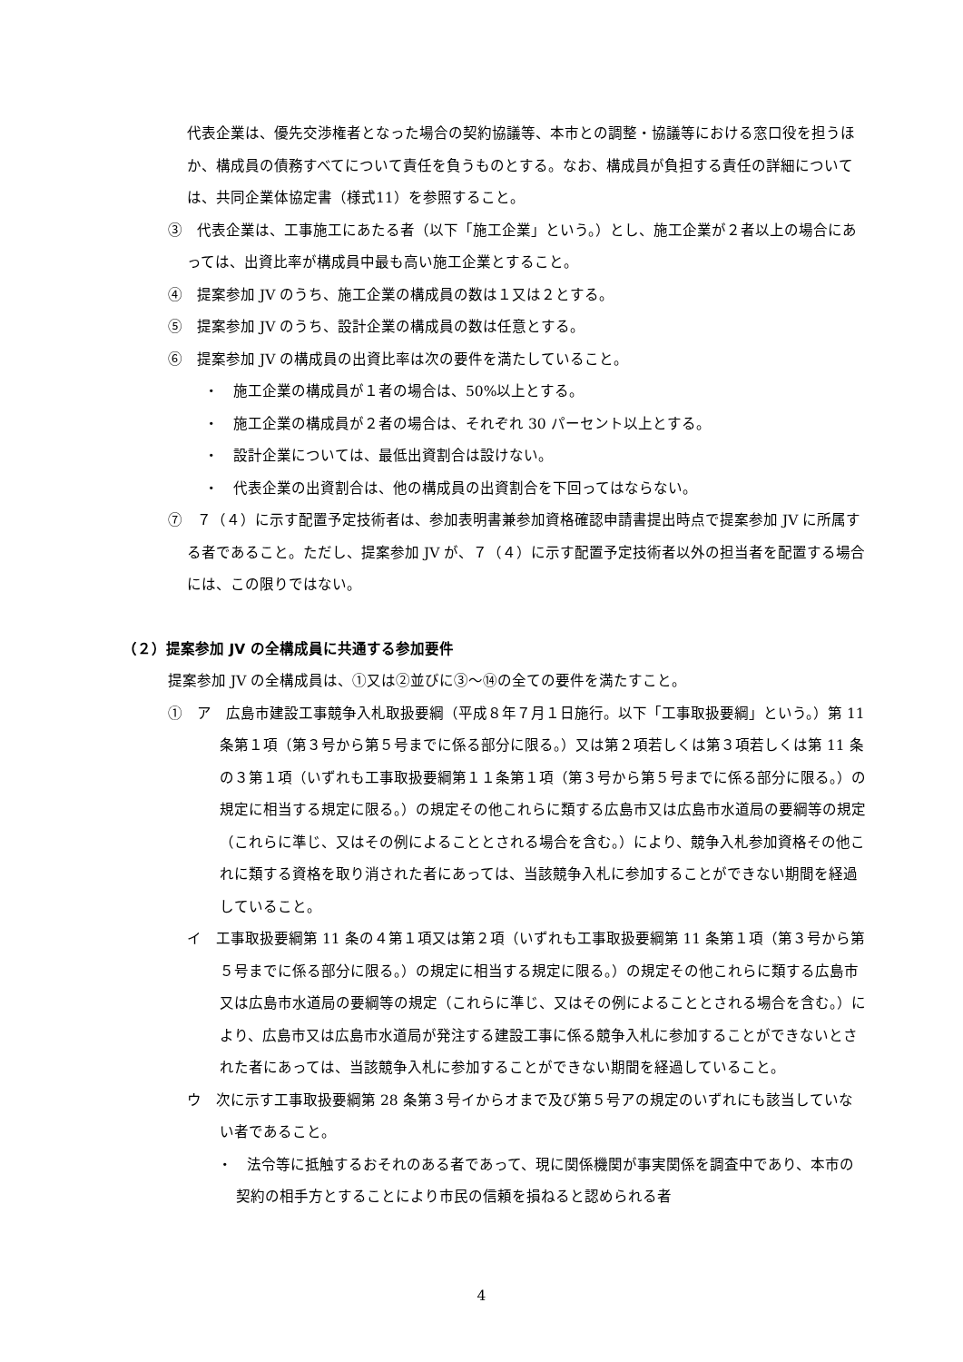代表企業は、優先交渉権者となった場合の契約協議等、本市との調整・協議等における窓口役を担うほか、構成員の債務すべてについて責任を負うものとする。なお、構成員が負担する責任の詳細については、共同企業体協定書（様式11）を参照すること。
③　代表企業は、工事施工にあたる者（以下「施工企業」という。）とし、施工企業が２者以上の場合にあっては、出資比率が構成員中最も高い施工企業とすること。
④　提案参加 JV のうち、施工企業の構成員の数は１又は２とする。
⑤　提案参加 JV のうち、設計企業の構成員の数は任意とする。
⑥　提案参加 JV の構成員の出資比率は次の要件を満たしていること。
・　施工企業の構成員が１者の場合は、50%以上とする。
・　施工企業の構成員が２者の場合は、それぞれ 30 パーセント以上とする。
・　設計企業については、最低出資割合は設けない。
・　代表企業の出資割合は、他の構成員の出資割合を下回ってはならない。
⑦　７（４）に示す配置予定技術者は、参加表明書兼参加資格確認申請書提出時点で提案参加 JV に所属する者であること。ただし、提案参加 JV が、７（４）に示す配置予定技術者以外の担当者を配置する場合には、この限りではない。
（２）提案参加 JV の全構成員に共通する参加要件
提案参加 JV の全構成員は、①又は②並びに③～⑭の全ての要件を満たすこと。
①　ア　広島市建設工事競争入札取扱要綱（平成８年７月１日施行。以下「工事取扱要綱」という。）第 11 条第１項（第３号から第５号までに係る部分に限る。）又は第２項若しくは第３項若しくは第 11 条の３第１項（いずれも工事取扱要綱第１１条第１項（第３号から第５号までに係る部分に限る。）の規定に相当する規定に限る。）の規定その他これらに類する広島市又は広島市水道局の要綱等の規定（これらに準じ、又はその例によることとされる場合を含む。）により、競争入札参加資格その他これに類する資格を取り消された者にあっては、当該競争入札に参加することができない期間を経過していること。
イ　工事取扱要綱第 11 条の４第１項又は第２項（いずれも工事取扱要綱第 11 条第１項（第３号から第５号までに係る部分に限る。）の規定に相当する規定に限る。）の規定その他これらに類する広島市又は広島市水道局の要綱等の規定（これらに準じ、又はその例によることとされる場合を含む。）により、広島市又は広島市水道局が発注する建設工事に係る競争入札に参加することができないとされた者にあっては、当該競争入札に参加することができない期間を経過していること。
ウ　次に示す工事取扱要綱第 28 条第３号イからオまで及び第５号アの規定のいずれにも該当していない者であること。
・　法令等に抵触するおそれのある者であって、現に関係機関が事実関係を調査中であり、本市の契約の相手方とすることにより市民の信頼を損ねると認められる者
4